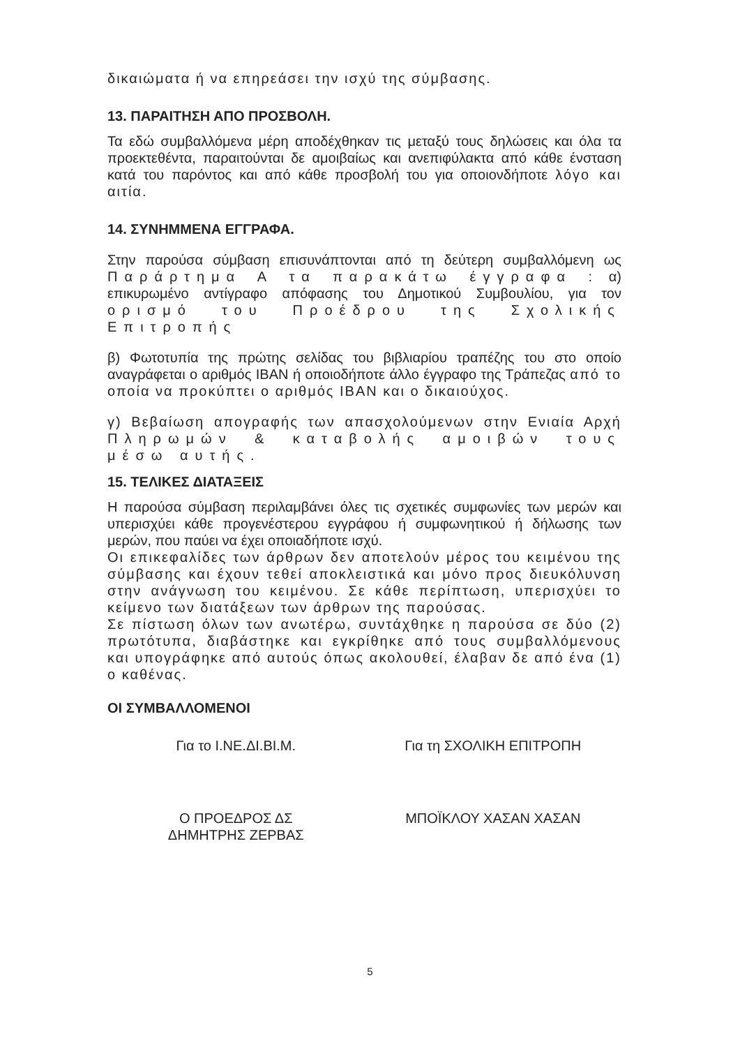δικαιώματα ή να επηρεάσει την ισχύ της σύμβασης.
13. ΠΑΡΑΙΤΗΣΗ ΑΠΟ ΠΡΟΣΒΟΛΗ.
Τα εδώ συμβαλλόμενα μέρη αποδέχθηκαν τις μεταξύ τους δηλώσεις και όλα τα προεκτεθέντα, παραιτούνται δε αμοιβαίως και ανεπιφύλακτα από κάθε ένσταση κατά του παρόντος και από κάθε προσβολή του για οποιονδήποτε λόγο και αιτία.
14. ΣΥΝΗΜΜΕΝΑ ΕΓΓΡΑΦΑ.
Στην παρούσα σύμβαση επισυνάπτονται από τη δεύτερη συμβαλλόμενη ως Παράρτημα Α τα παρακάτω έγγραφα : α) επικυρωμένο αντίγραφο απόφασης του Δημοτικού Συμβουλίου, για τον ορισμό του Προέδρου της Σχολικής Επιτροπής
β) Φωτοτυπία της πρώτης σελίδας του βιβλιαρίου τραπέζης του στο οποίο αναγράφεται ο αριθμός IBAN ή οποιοδήποτε άλλο έγγραφο της Τράπεζας από το οποία να προκύπτει ο αριθμός IBAN και ο δικαιούχος.
γ) Βεβαίωση απογραφής των απασχολούμενων στην Ενιαία Αρχή Πληρωμών & καταβολής αμοιβών τους μέσω αυτής.
15. ΤΕΛΙΚΕΣ ΔΙΑΤΑΞΕΙΣ
Η παρούσα σύμβαση περιλαμβάνει όλες τις σχετικές συμφωνίες των μερών και υπερισχύει κάθε προγενέστερου εγγράφου ή συμφωνητικού ή δήλωσης των μερών, που παύει να έχει οποιαδήποτε ισχύ.
Οι επικεφαλίδες των άρθρων δεν αποτελούν μέρος του κειμένου της σύμβασης και έχουν τεθεί αποκλειστικά και μόνο προς διευκόλυνση στην ανάγνωση του κειμένου. Σε κάθε περίπτωση, υπερισχύει το κείμενο των διατάξεων των άρθρων της παρούσας.
Σε πίστωση όλων των ανωτέρω, συντάχθηκε η παρούσα σε δύο (2) πρωτότυπα, διαβάστηκε και εγκρίθηκε από τους συμβαλλόμενους και υπογράφηκε από αυτούς όπως ακολουθεί, έλαβαν δε από ένα (1) ο καθένας.
ΟΙ ΣΥΜΒΑΛΛΟΜΕΝΟΙ
Για το Ι.ΝΕ.ΔΙ.ΒΙ.Μ. Για τη ΣΧΟΛΙΚΗ ΕΠΙΤΡΟΠΗ
Ο ΠΡΟΕΔΡΟΣ ΔΣ
ΔΗΜΗΤΡΗΣ ΖΕΡΒΑΣ
ΜΠΟΪΚΛΟΥ ΧΑΣΑΝ ΧΑΣΑΝ
5